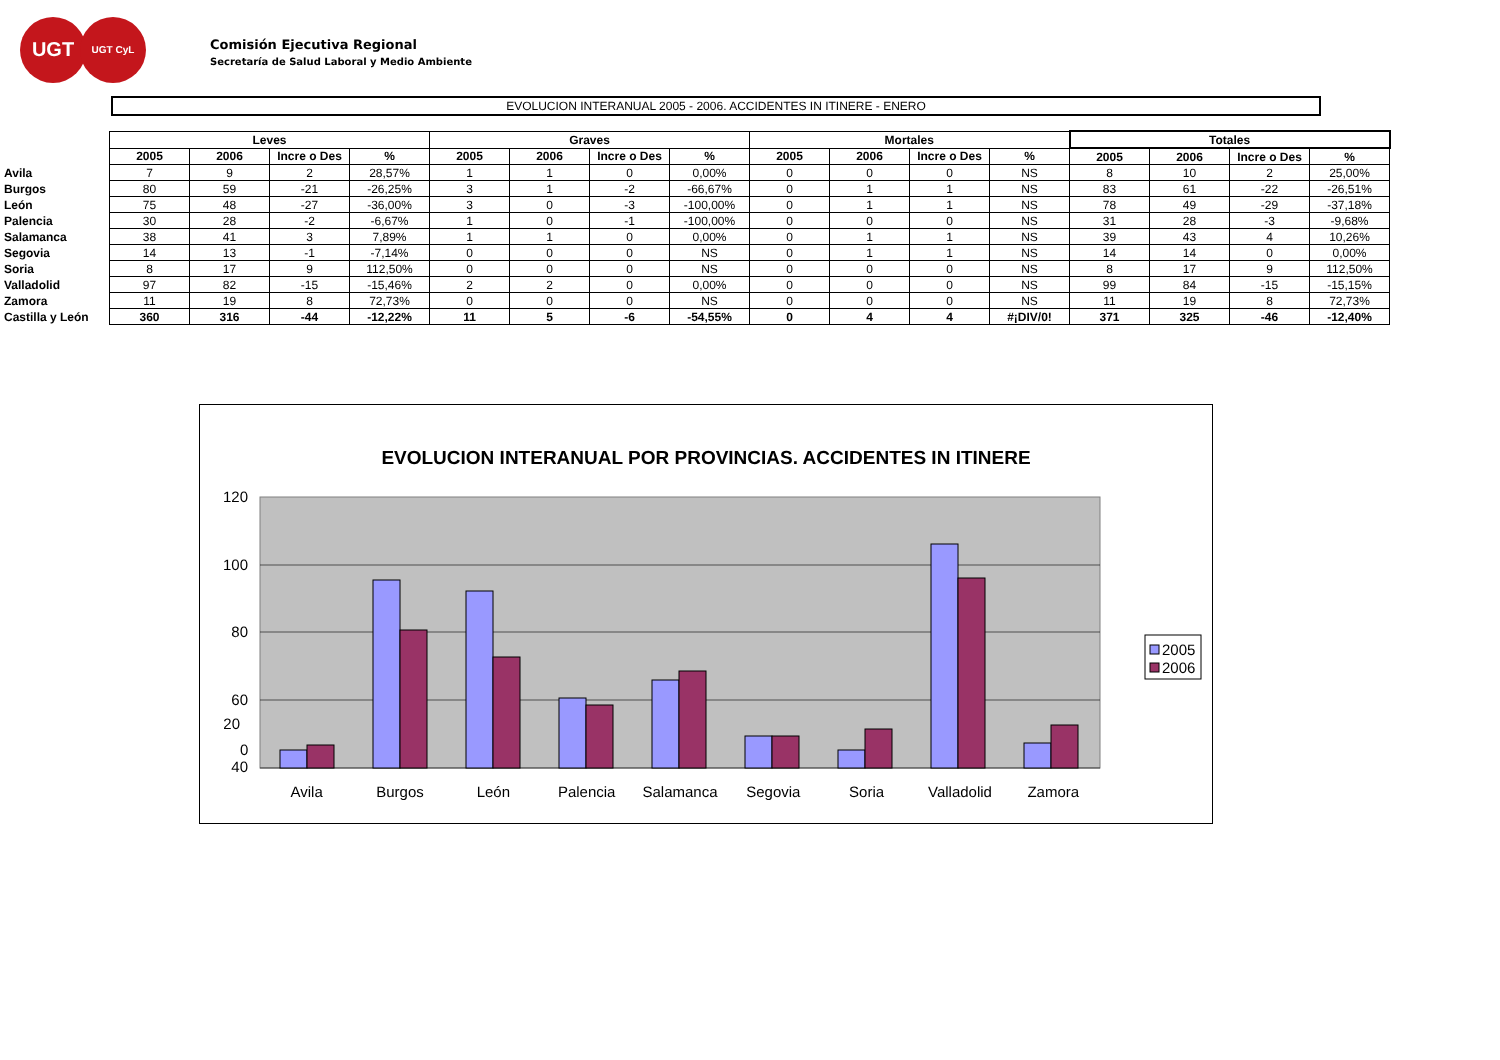UGT
UGT CyL
Comisión Ejecutiva Regional
Secretaría de Salud Laboral y Medio Ambiente
EVOLUCION INTERANUAL 2005 - 2006. ACCIDENTES IN ITINERE - ENERO
| | Leves | | | | Graves | | | | Mortales | | | | Totales | | | |
| --- | --- | --- | --- | --- | --- | --- | --- | --- | --- | --- | --- | --- | --- | --- | --- | --- |
| | 2005 | 2006 | Incre o Des | % | 2005 | 2006 | Incre o Des | % | 2005 | 2006 | Incre o Des | % | 2005 | 2006 | Incre o Des | % |
| Avila | 7 | 9 | 2 | 28,57% | 1 | 1 | 0 | 0,00% | 0 | 0 | 0 | NS | 8 | 10 | 2 | 25,00% |
| Burgos | 80 | 59 | -21 | -26,25% | 3 | 1 | -2 | -66,67% | 0 | 1 | 1 | NS | 83 | 61 | -22 | -26,51% |
| León | 75 | 48 | -27 | -36,00% | 3 | 0 | -3 | -100,00% | 0 | 1 | 1 | NS | 78 | 49 | -29 | -37,18% |
| Palencia | 30 | 28 | -2 | -6,67% | 1 | 0 | -1 | -100,00% | 0 | 0 | 0 | NS | 31 | 28 | -3 | -9,68% |
| Salamanca | 38 | 41 | 3 | 7,89% | 1 | 1 | 0 | 0,00% | 0 | 1 | 1 | NS | 39 | 43 | 4 | 10,26% |
| Segovia | 14 | 13 | -1 | -7,14% | 0 | 0 | 0 | NS | 0 | 1 | 1 | NS | 14 | 14 | 0 | 0,00% |
| Soria | 8 | 17 | 9 | 112,50% | 0 | 0 | 0 | NS | 0 | 0 | 0 | NS | 8 | 17 | 9 | 112,50% |
| Valladolid | 97 | 82 | -15 | -15,46% | 2 | 2 | 0 | 0,00% | 0 | 0 | 0 | NS | 99 | 84 | -15 | -15,15% |
| Zamora | 11 | 19 | 8 | 72,73% | 0 | 0 | 0 | NS | 0 | 0 | 0 | NS | 11 | 19 | 8 | 72,73% |
| Castilla y León | 360 | 316 | -44 | -12,22% | 11 | 5 | -6 | -54,55% | 0 | 4 | 4 | #¡DIV/0! | 371 | 325 | -46 | -12,40% |
EVOLUCION INTERANUAL POR PROVINCIAS. ACCIDENTES IN ITINERE
120
100
80
60
40
2005
2006
20
0
Avila Burgos León Palencia Salamanca Segovia Soria Valladolid Zamora